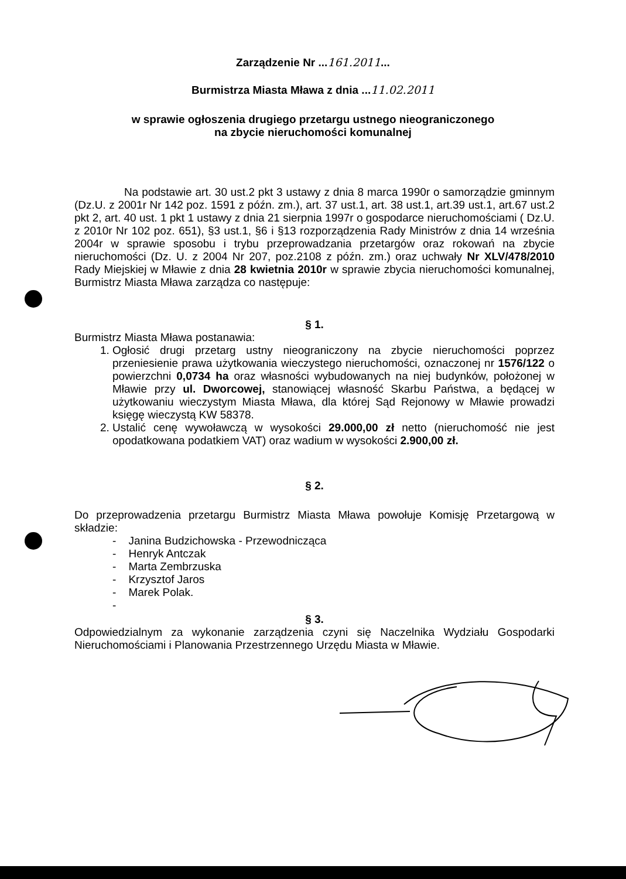Zarządzenie Nr ...161.2011...
Burmistrza Miasta Mława z dnia ...11.02.2011
w sprawie ogłoszenia drugiego przetargu ustnego nieograniczonego
na zbycie nieruchomości komunalnej
Na podstawie art. 30 ust.2 pkt 3 ustawy z dnia 8 marca 1990r o samorządzie gminnym (Dz.U. z 2001r Nr 142 poz. 1591 z późn. zm.), art. 37 ust.1, art. 38 ust.1, art.39 ust.1, art.67 ust.2 pkt 2, art. 40 ust. 1 pkt 1 ustawy z dnia 21 sierpnia 1997r o gospodarce nieruchomościami ( Dz.U. z 2010r Nr 102 poz. 651), §3 ust.1, §6 i §13 rozporządzenia Rady Ministrów z dnia 14 września 2004r w sprawie sposobu i trybu przeprowadzania przetargów oraz rokowań na zbycie nieruchomości (Dz. U. z 2004 Nr 207, poz.2108 z późn. zm.) oraz uchwały Nr XLV/478/2010 Rady Miejskiej w Mławie z dnia 28 kwietnia 2010r w sprawie zbycia nieruchomości komunalnej, Burmistrz Miasta Mława zarządza co następuje:
§ 1.
Burmistrz Miasta Mława postanawia:
1. Ogłosić drugi przetarg ustny nieograniczony na zbycie nieruchomości poprzez przeniesienie prawa użytkowania wieczystego nieruchomości, oznaczonej nr 1576/122 o powierzchni 0,0734 ha oraz własności wybudowanych na niej budynków, położonej w Mławie przy ul. Dworcowej, stanowiącej własność Skarbu Państwa, a będącej w użytkowaniu wieczystym Miasta Mława, dla której Sąd Rejonowy w Mławie prowadzi księgę wieczystą KW 58378.
2. Ustalić cenę wywoławczą w wysokości 29.000,00 zł netto (nieruchomość nie jest opodatkowana podatkiem VAT) oraz wadium w wysokości 2.900,00 zł.
§ 2.
Do przeprowadzenia przetargu Burmistrz Miasta Mława powołuje Komisję Przetargową w składzie:
- Janina Budzichowska - Przewodnicząca
- Henryk Antczak
- Marta Zembrzuska
- Krzysztof Jaros
- Marek Polak.
-
§ 3.
Odpowiedzialnym za wykonanie zarządzenia czyni się Naczelnika Wydziału Gospodarki Nieruchomościami i Planowania Przestrzennego Urzędu Miasta w Mławie.